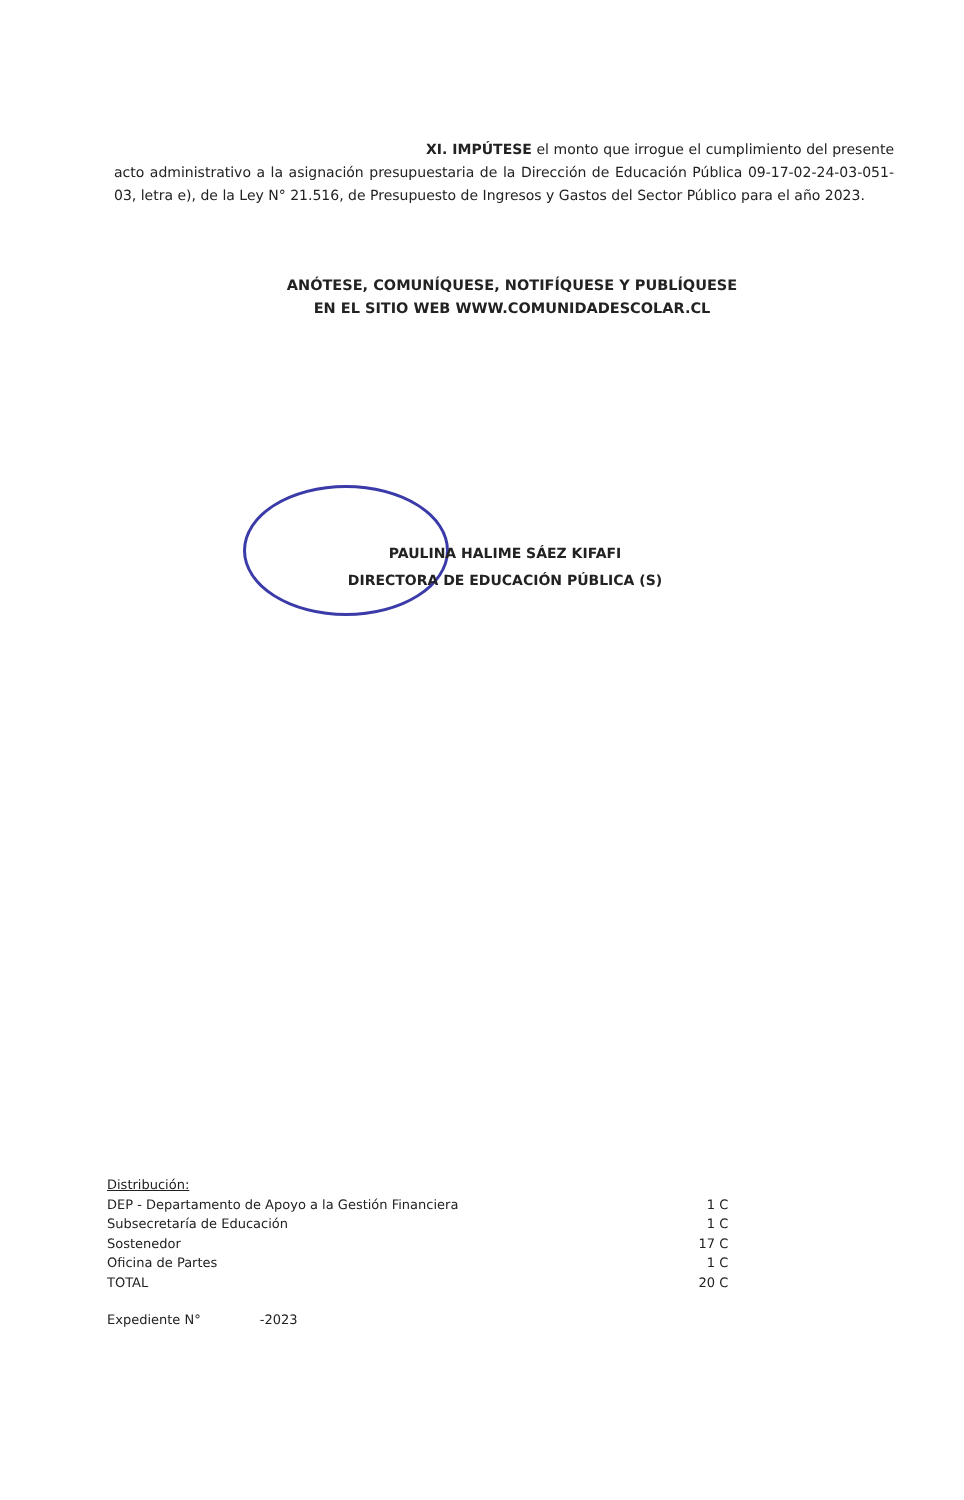XI. IMPÚTESE el monto que irrogue el cumplimiento del presente acto administrativo a la asignación presupuestaria de la Dirección de Educación Pública 09-17-02-24-03-051-03, letra e), de la Ley N° 21.516, de Presupuesto de Ingresos y Gastos del Sector Público para el año 2023.
ANÓTESE, COMUNÍQUESE, NOTIFÍQUESE Y PUBLÍQUESE
EN EL SITIO WEB WWW.COMUNIDADESCOLAR.CL
PAULINA HALIME SÁEZ KIFAFI
DIRECTORA DE EDUCACIÓN PÚBLICA (S)
Distribución:
| DEP - Departamento de Apoyo a la Gestión Financiera | 1 C |
| Subsecretaría de Educación | 1 C |
| Sostenedor | 17 C |
| Oficina de Partes | 1 C |
| TOTAL | 20 C |
Expediente N° -2023